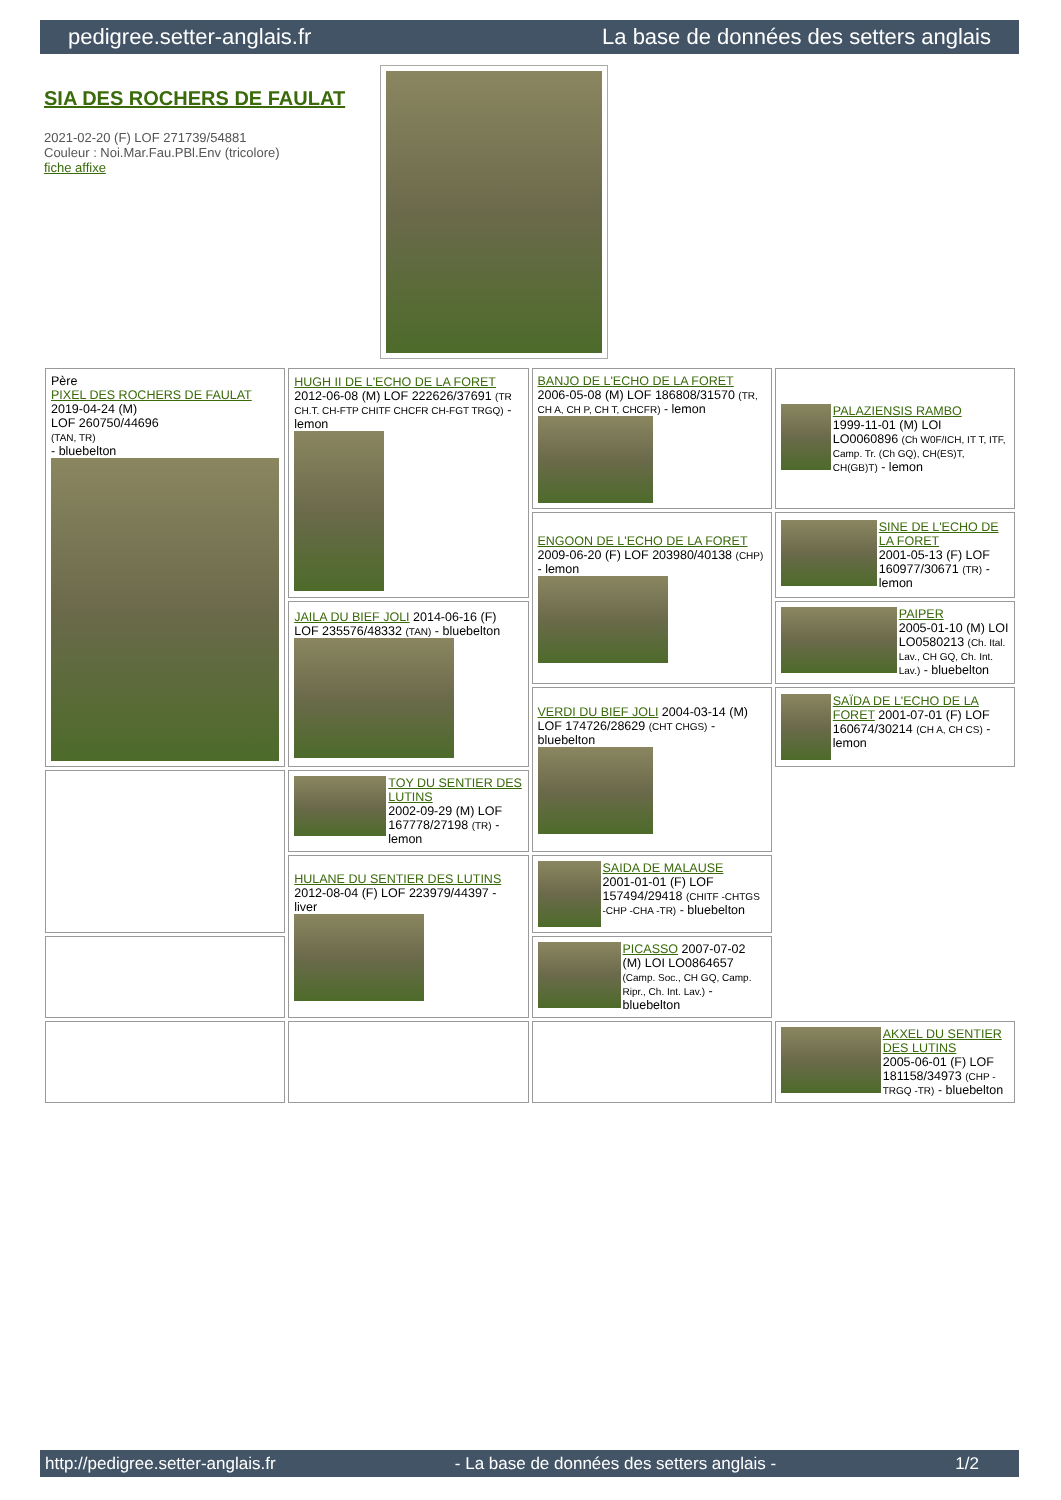pedigree.setter-anglais.fr La base de données des setters anglais
SIA DES ROCHERS DE FAULAT
2021-02-20 (F) LOF 271739/54881
Couleur : Noi.Mar.Fau.PBl.Env (tricolore)
fiche affixe
| Père PIXEL DES ROCHERS DE FAULAT 2019-04-24 (M) LOF 260750/44696 (TAN, TR) - bluebelton | HUGH II DE L'ECHO DE LA FORET 2012-06-08 (M) LOF 222626/37691 (TR CH.T. CH-FTP CHITF CHCFR CH-FGT TRGQ) - lemon | BANJO DE L'ECHO DE LA FORET 2006-05-08 (M) LOF 186808/31570 (TR, CH A, CH P, CH T, CHCFR) - lemon | PALAZIENSIS RAMBO 1999-11-01 (M) LOI LO0060896 (Ch W0F/ICH, IT T, ITF, Camp. Tr. (Ch GQ), CH(ES)T, CH(GB)T) - lemon |
| | | ENGOON DE L'ECHO DE LA FORET 2009-06-20 (F) LOF 203980/40138 (CHP) - lemon | SINE DE L'ECHO DE LA FORET 2001-05-13 (F) LOF 160977/30671 (TR) - lemon |
| | JAILA DU BIEF JOLI 2014-06-16 (F) LOF 235576/48332 (TAN) - bluebelton | | PAIPER 2005-01-10 (M) LOI LO0580213 (Ch. Ital. Lav., CH GQ, Ch. Int. Lav.) - bluebelton |
| | | VERDI DU BIEF JOLI 2004-03-14 (M) LOF 174726/28629 (CHT CHGS) - bluebelton | SAÏDA DE L'ECHO DE LA FORET 2001-07-01 (F) LOF 160674/30214 (CH A, CH CS) - lemon |
| | TOY DU SENTIER DES LUTINS 2002-09-29 (M) LOF 167778/27198 (TR) - lemon | | |
| | HULANE DU SENTIER DES LUTINS 2012-08-04 (F) LOF 223979/44397 - liver | SAIDA DE MALAUSE 2001-01-01 (F) LOF 157494/29418 (CHITF -CHTGS -CHP -CHA -TR) - bluebelton | |
| | | PICASSO 2007-07-02 (M) LOI LO0864657 (Camp. Soc., CH GQ, Camp. Ripr., Ch. Int. Lav.) - bluebelton | |
| | | | AKXEL DU SENTIER DES LUTINS 2005-06-01 (F) LOF 181158/34973 (CHP -TRGQ -TR) - bluebelton |
http://pedigree.setter-anglais.fr - La base de données des setters anglais - 1/2